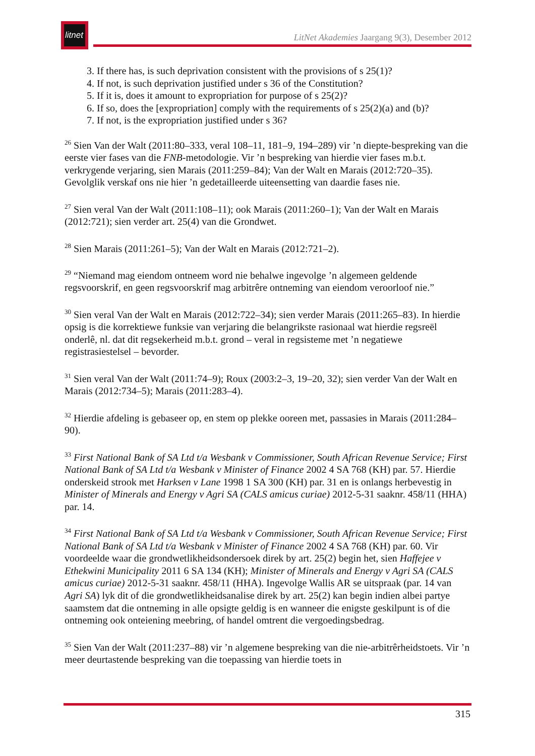litnet
LitNet Akademies Jaargang 9(3), Desember 2012
3. If there has, is such deprivation consistent with the provisions of s 25(1)?
4. If not, is such deprivation justified under s 36 of the Constitution?
5. If it is, does it amount to expropriation for purpose of s 25(2)?
6. If so, does the [expropriation] comply with the requirements of s 25(2)(a) and (b)?
7. If not, is the expropriation justified under s 36?
<sup>26</sup> Sien Van der Walt (2011:80–333, veral 108–11, 181–9, 194–289) vir ’n diepte-bespreking van die eerste vier fases van die FNB-metodologie. Vir ’n bespreking van hierdie vier fases m.b.t. verkrygende verjaring, sien Marais (2011:259–84); Van der Walt en Marais (2012:720–35). Gevolglik verskaf ons nie hier ’n gedetailleerde uiteensetting van daardie fases nie.
<sup>27</sup> Sien veral Van der Walt (2011:108–11); ook Marais (2011:260–1); Van der Walt en Marais (2012:721); sien verder art. 25(4) van die Grondwet.
<sup>28</sup> Sien Marais (2011:261–5); Van der Walt en Marais (2012:721–2).
<sup>29</sup> “Niemand mag eiendom ontneem word nie behalwe ingevolge ’n algemeen geldende regsvoorskrif, en geen regsvoorskrif mag arbitrêre ontneming van eiendom veroorloof nie.”
<sup>30</sup> Sien veral Van der Walt en Marais (2012:722–34); sien verder Marais (2011:265–83). In hierdie opsig is die korrektiewe funksie van verjaring die belangrikste rasionaal wat hierdie regsreël onderlê, nl. dat dit regsekerheid m.b.t. grond – veral in regsisteme met ’n negatiewe registrasiestelsel – bevorder.
<sup>31</sup> Sien veral Van der Walt (2011:74–9); Roux (2003:2–3, 19–20, 32); sien verder Van der Walt en Marais (2012:734–5); Marais (2011:283–4).
<sup>32</sup> Hierdie afdeling is gebaseer op, en stem op plekke ooreen met, passasies in Marais (2011:284–90).
<sup>33</sup> First National Bank of SA Ltd t/a Wesbank v Commissioner, South African Revenue Service; First National Bank of SA Ltd t/a Wesbank v Minister of Finance 2002 4 SA 768 (KH) par. 57. Hierdie onderskeid strook met Harksen v Lane 1998 1 SA 300 (KH) par. 31 en is onlangs herbevestig in Minister of Minerals and Energy v Agri SA (CALS amicus curiae) 2012-5-31 saaknr. 458/11 (HHA) par. 14.
<sup>34</sup> First National Bank of SA Ltd t/a Wesbank v Commissioner, South African Revenue Service; First National Bank of SA Ltd t/a Wesbank v Minister of Finance 2002 4 SA 768 (KH) par. 60. Vir voordeelde waar die grondwetlikheidsondersoek direk by art. 25(2) begin het, sien Haffejee v Ethekwini Municipality 2011 6 SA 134 (KH); Minister of Minerals and Energy v Agri SA (CALS amicus curiae) 2012-5-31 saaknr. 458/11 (HHA). Ingevolge Wallis AR se uitspraak (par. 14 van Agri SA) lyk dit of die grondwetlikheidsanalise direk by art. 25(2) kan begin indien albei partye saamstem dat die ontneming in alle opsigte geldig is en wanneer die enigste geskilpunt is of die ontneming ook onteiening meebring, of handel omtrent die vergoedingsbedrag.
<sup>35</sup> Sien Van der Walt (2011:237–88) vir ’n algemene bespreking van die nie-arbitrêrheidstoets. Vir ’n meer deurtastende bespreking van die toepassing van hierdie toets in
315